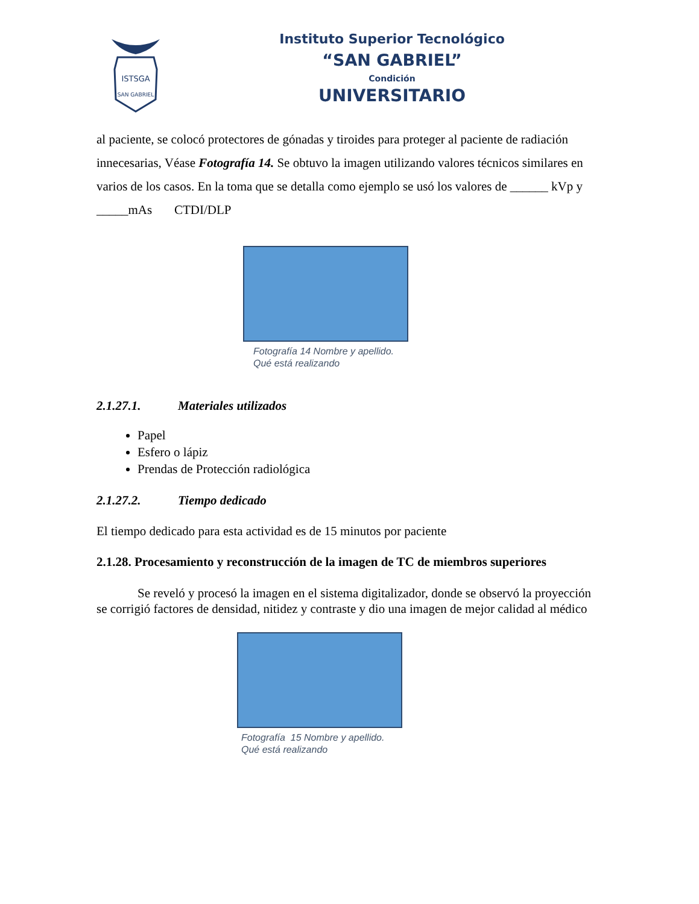ISTSGA
SAN GABRIEL
Instituto Superior Tecnológico
“SAN GABRIEL”
Condición
UNIVERSITARIO
al paciente, se colocó protectores de gónadas y tiroides para proteger al paciente de radiación innecesarias, Véase Fotografía 14. Se obtuvo la imagen utilizando valores técnicos similares en varios de los casos. En la toma que se detalla como ejemplo se usó los valores de ______ kVp y _____mAs CTDI/DLP
Fotografía 14 Nombre y apellido.
Qué está realizando
2.1.27.1. Materiales utilizados
Papel
Esfero o lápiz
Prendas de Protección radiológica
2.1.27.2. Tiempo dedicado
El tiempo dedicado para esta actividad es de 15 minutos por paciente
2.1.28. Procesamiento y reconstrucción de la imagen de TC de miembros superiores
Se reveló y procesó la imagen en el sistema digitalizador, donde se observó la proyección se corrigió factores de densidad, nitidez y contraste y dio una imagen de mejor calidad al médico
Fotografía 15 Nombre y apellido.
Qué está realizando